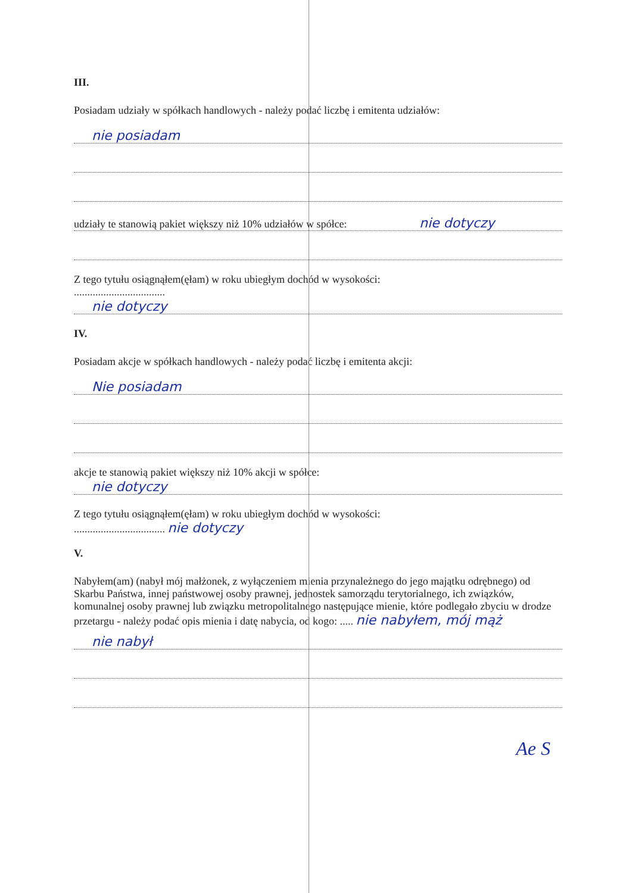III.
Posiadam udziały w spółkach handlowych - należy podać liczbę i emitenta udziałów:
nie posiadam
udziały te stanowią pakiet większy niż 10% udziałów w spółce: nie dotyczy
Z tego tytułu osiągnąłem(ęłam) w roku ubiegłym dochód w wysokości:
..................................
nie dotyczy
IV.
Posiadam akcje w spółkach handlowych - należy podać liczbę i emitenta akcji:
Nie posiadam
akcje te stanowią pakiet większy niż 10% akcji w spółce:
nie dotyczy
Z tego tytułu osiągnąłem(ęłam) w roku ubiegłym dochód w wysokości:
.................................. nie dotyczy
V.
Nabyłem(am) (nabył mój małżonek, z wyłączeniem mienia przynależnego do jego majątku odrębnego) od Skarbu Państwa, innej państwowej osoby prawnej, jednostek samorządu terytorialnego, ich związków, komunalnej osoby prawnej lub związku metropolitalnego następujące mienie, które podlegało zbyciu w drodze przetargu - należy podać opis mienia i datę nabycia, od kogo: ..... nie nabyłem, mój mąż
nie nabył
Ae S